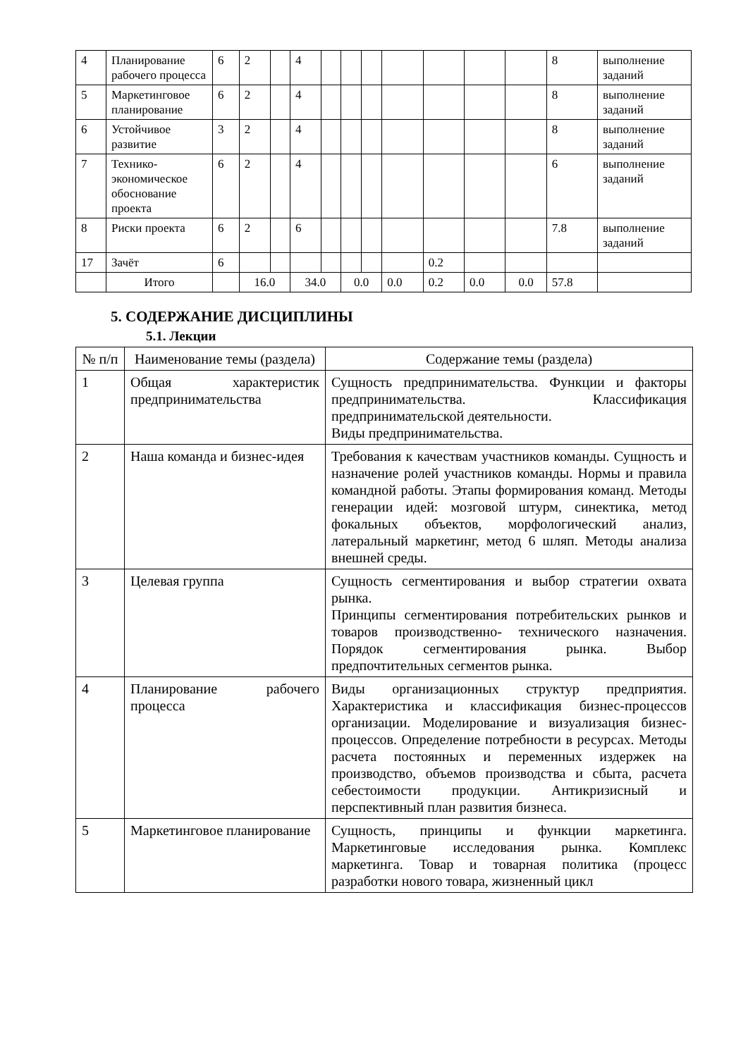| 4 | Планирование рабочего процесса | 6 | 2 | | 4 | | | | | | | | 8 | выполнение заданий |
| 5 | Маркетинговое планирование | 6 | 2 | | 4 | | | | | | | | 8 | выполнение заданий |
| 6 | Устойчивое развитие | 3 | 2 | | 4 | | | | | | | | 8 | выполнение заданий |
| 7 | Технико-экономическое обоснование проекта | 6 | 2 | | 4 | | | | | | | | 6 | выполнение заданий |
| 8 | Риски проекта | 6 | 2 | | 6 | | | | | | | | 7.8 | выполнение заданий |
| 17 | Зачёт | 6 | | | | | | | | 0.2 | | | | |
| | Итого | | 16.0 | | 34.0 | | 0.0 | | 0.0 | 0.2 | 0.0 | 0.0 | 57.8 | |
5. СОДЕРЖАНИЕ ДИСЦИПЛИНЫ
5.1. Лекции
| № п/п | Наименование темы (раздела) | Содержание темы (раздела) |
| --- | --- | --- |
| 1 | Общая характеристик предпринимательства | Сущность предпринимательства. Функции и факторы предпринимательства. Классификация предпринимательской деятельности. Виды предпринимательства. |
| 2 | Наша команда и бизнес-идея | Требования к качествам участников команды. Сущность и назначение ролей участников команды. Нормы и правила командной работы. Этапы формирования команд. Методы генерации идей: мозговой штурм, синектика, метод фокальных объектов, морфологический анализ, латеральный маркетинг, метод 6 шляп. Методы анализа внешней среды. |
| 3 | Целевая группа | Сущность сегментирования и выбор стратегии охвата рынка. Принципы сегментирования потребительских рынков и товаров производственно- технического назначения. Порядок сегментирования рынка. Выбор предпочтительных сегментов рынка. |
| 4 | Планирование рабочего процесса | Виды организационных структур предприятия. Характеристика и классификация бизнес-процессов организации. Моделирование и визуализация бизнес- процессов. Определение потребности в ресурсах. Методы расчета постоянных и переменных издержек на производство, объемов производства и сбыта, расчета себестоимости продукции. Антикризисный и перспективный план развития бизнеса. |
| 5 | Маркетинговое планирование | Сущность, принципы и функции маркетинга. Маркетинговые исследования рынка. Комплекс маркетинга. Товар и товарная политика (процесс разработки нового товара, жизненный цикл |